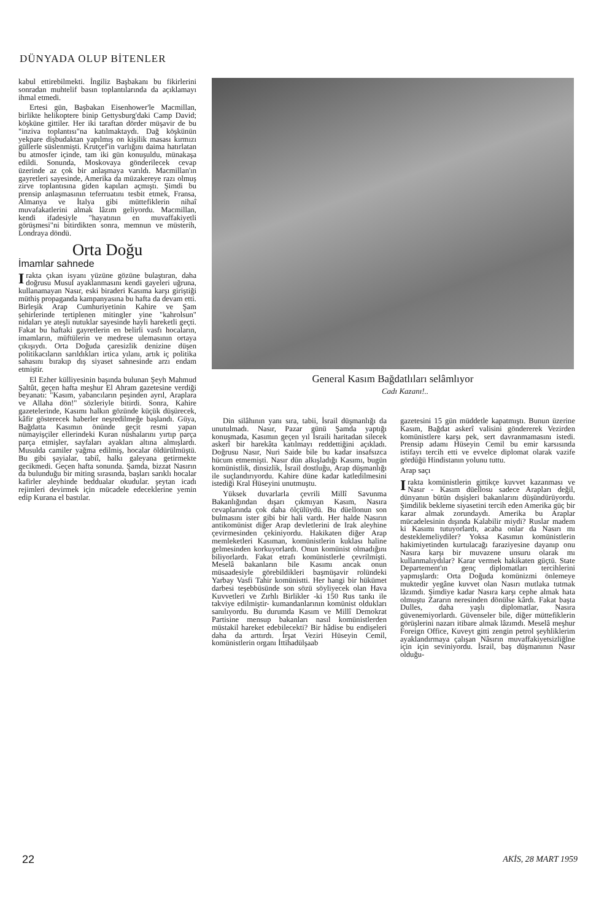DÜNYADA OLUP BİTENLER
kabul ettirebilmekti. İngiliz Başbakanı bu fikirlerini sonradan muhtelif basın toplantılarında da açıklamayı ihmal etmedi.
Ertesi gün, Başbakan Eisenhower'le Macmillan, birlikte helikoptere binip Gettysburg'daki Camp David; köşküne gittiler. Her iki taraftan dörder müşavir de bu "inziva toplantısı"na katılmaktaydı. Dağ köşkünün yekpare dişbudaktan yapılmış on kişilik masası kırmızı güllerle süslenmişti. Krutçef'in varlığını daima hatırlatan bu atmosfer içinde, tam iki gün konuşuldu, münakaşa edildi. Sonunda, Moskovaya gönderilecek cevap üzerinde az çok bir anlaşmaya varıldı. Macmillan'ın gayretleri sayesinde, Amerika da müzakereye razı olmuş zirve toplantısına giden kapıları açmıştı. Şimdi bu prensip anlaşmasının teferruatını tesbit etmek, Fransa, Almanya ve İtalya gibi müttefiklerin nihaî muvafakatlerini almak lâzım geliyordu. Macmillan, kendi ifadesiyle "hayatının en muvaffakiyetli görüşmesi"ni bitirdikten sonra, memnun ve müsterih, Londraya döndü.
Orta Doğu
İmamlar sahnede
Irakta çıkan isyanı yüzüne gözüne bulaştıran, daha doğrusu Musul ayaklanmasını kendi gayeleri uğruna, kullanamayan Nasır, eski biraderi Kasıma karşı giriştiği müthiş propaganda kampanyasına bu hafta da devam etti. Birleşik Arap Cumhuriyetinin Kahire ve Şam şehirlerinde tertiplenen mitingler yine "kahrolsun" nidaları ye ateşli nutuklar sayesinde hayli hareketli geçti. Fakat bu haftaki gayretlerin en belirli vasfı hocaların, imamların, müftülerin ve medrese ulemasının ortaya çıkışıydı. Orta Doğuda çaresizlik denizine düşen politikacıların sarıldıkları irtica yılanı, artık iç politika sahasını bırakıp dış siyaset sahnesinde arzı endam etmiştir.
El Ezher külliyesinin başında bulunan Şeyh Mahmud Şaltût, geçen hafta meşhur El Ahram gazetesine verdiği beyanatı: "Kasım, yabancıların peşinden ayrıl, Araplara ve Allaha dön!" sözleriyle bitirdi. Sonra, Kahire gazetelerinde, Kasımı halkın gözünde küçük düşürecek, kâfir gösterecek haberler neşredilmeğe başlandı. Güya, Bağdatta Kasımın önünde geçit resmi yapan nümayişçiler ellerindeki Kuran nüshalarını yırtıp parça parça etmişler, sayfaları ayakları altına almışlardı. Musulda camiler yağma edilmiş, hocalar öldürülmüştü. Bu gibi şayialar, tabiî, halkı galeyana getirmekte gecikmedi. Geçen hafta sonunda. Şamda, bizzat Nasırın da bulunduğu bir miting sırasında, başları sarıklı hocalar kafirler aleyhinde beddualar okudular. şeytan icadı rejimleri devirmek için mücadele edeceklerine yemin edip Kurana el bastılar.
General Kasım Bağdatlıları selâmlıyor
Cadı Kazanı!..
Din silâhının yanı sıra, tabii, İsrail düşmanlığı da unutulmadı. Nasır, Pazar günü Şamda yaptığı konuşmada, Kasımın geçen yıl İsraili haritadan silecek askerî bir harekâta katılmayı reddettiğini açıkladı. Doğrusu Nasır, Nuri Saide bile bu kadar insafsızca hücum etmemişti. Nasır dün alkışladığı Kasımı, bugün komünistlik, dinsizlik, İsrail dostluğu, Arap düşmanlığı ile suçlandırıyordu. Kahire düne kadar katledilmesini istediği Kral Hüseyini unutmuştu.
Yüksek duvarlarla çevrili Millî Savunma Bakanlığından dışarı çıkmıyan Kasım, Nasıra cevaplarında çok daha ölçülüydü. Bu düellonun son bulmasını ister gibi bir hali vardı. Her halde Nasırın antikomünist diğer Arap devletlerini de Irak aleyhine çevirmesinden çekiniyordu. Hakikaten diğer Arap memleketleri Kasıman, komünistlerin kuklası haline gelmesinden korkuyorlardı. Onun komünist olmadığını biliyorlardı. Fakat etrafı komünistlerle çevrilmişti. Meselâ bakanların bile Kasımı ancak onun müsaadesiyle görebildikleri başmüşavir rolündeki Yarbay Vasfi Tahir komünistti. Her hangi bir hükümet darbesi teşebbüsünde son sözü söyliyecek olan Hava Kuvvetleri ve Zırhlı Birlikler -ki 150 Rus tankı ile takviye edilmiştir- kumandanlarının komünist oldukları sanılıyordu. Bu durumda Kasım ve Millî Demokrat Partisine mensup bakanları nasıl komünistlerden müstakil hareket edebilecekti? Bir hâdise bu endişeleri daha da arttırdı. İrşat Veziri Hüseyin Cemil, komünistlerin organı İttihadülşaab
gazetesini 15 gün müddetle kapatmıştı. Bunun üzerine Kasım, Bağdat askerî valisini göndererek Vezirden komünistlere karşı pek, sert davranmamasını istedi. Prensip adamı Hüseyin Cemil bu emir karsısında istifayı tercih etti ve evvelce diplomat olarak vazife gördüğü Hindistanın yolunu tuttu.
Arap saçı
Irakta komünistlerin gittikçe kuvvet kazanması ve Nasır - Kasım düellosu sadece Arapları değil, dünyanın bütün dışişleri bakanlarını düşündürüyordu. Şimdilik bekleme siyasetini tercih eden Amerika güç bir karar almak zorundaydı. Amerika bu Araplar mücadelesinin dışında Kalabilir miydi? Ruslar madem ki Kasımı tutuyorlardı, acaba onlar da Nasırı mı desteklemeliydiler? Yoksa Kasımın komünistlerin hakimiyetinden kurtulacağı faraziyesine dayanıp onu Nasıra karşı bir muvazene unsuru olarak mı kullanmalıydılar? Karar vermek hakikaten güçtü. State Departement'ın genç diplomatları tercihlerini yapmışlardı: Orta Doğuda komünizmi önlemeye muktedir yegâne kuvvet olan Nasırı mutlaka tutmak lâzımdı. Şimdiye kadar Nasıra karşı cephe almak hata olmuştu Zararın neresinden dönülse kârdı. Fakat başta Dulles, daha yaşlı diplomatlar, Nasıra güvenemiyorlardı. Güvenseler bile, diğer müttefiklerin görüşlerini nazarı itibare almak lâzımdı. Meselâ meşhur Foreign Office, Kuveyt gitti zengin petrol şeyhliklerim ayaklandırmaya çalışan Nâsırın muvaffakiyetsizliğlne için için seviniyordu. İsrail, baş düşmanının Nasır olduğu-
22 AKİS, 28 MART 1959